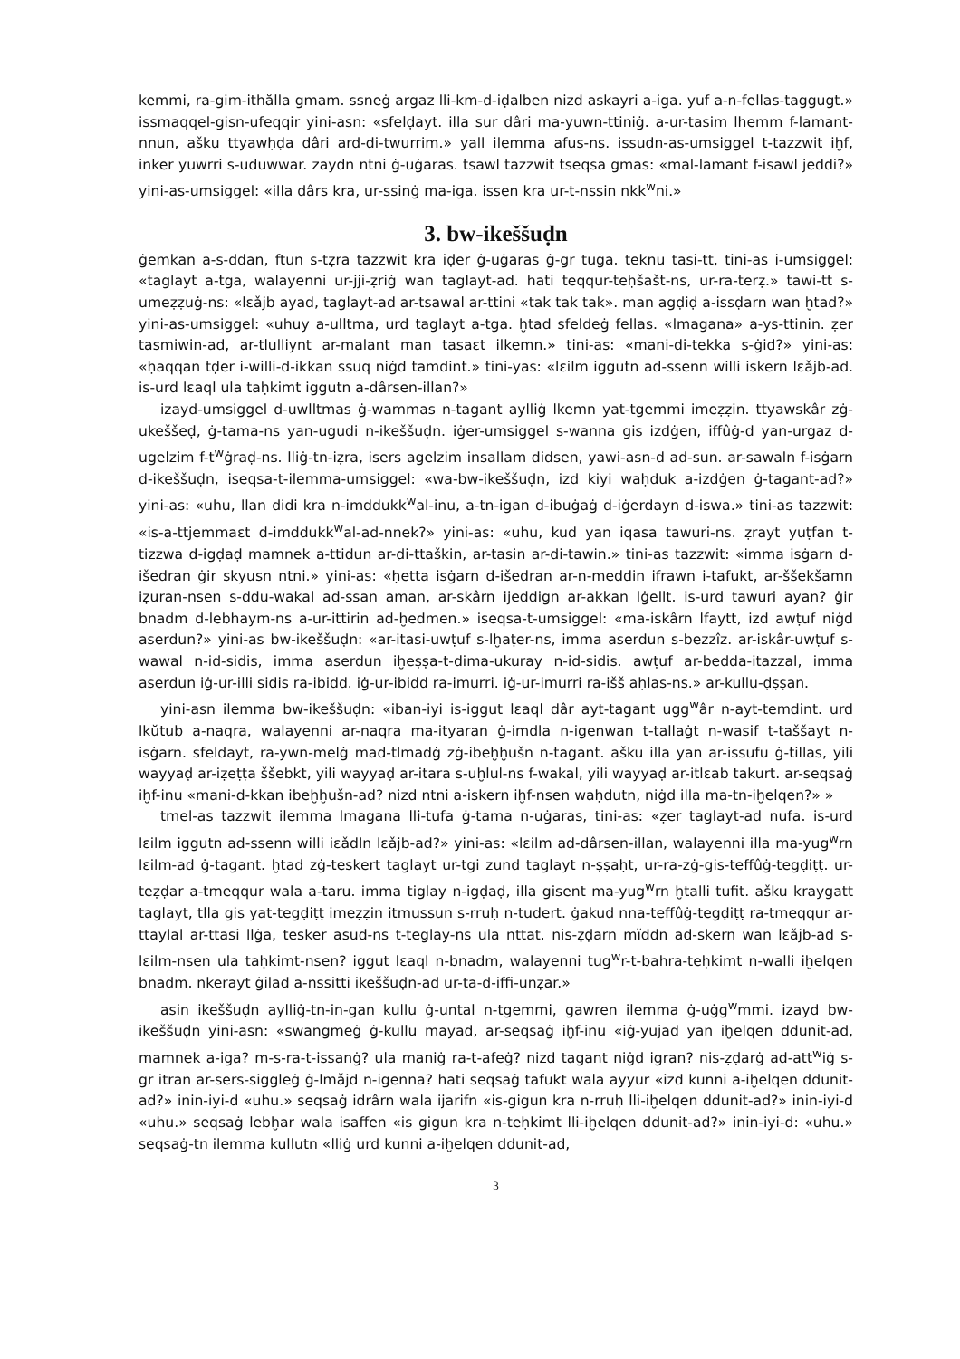kemmi, ra-gim-ithălla gmam. ssneġ argaz lli-km-d-iḍalben nizd askayri a-iga. yuf a-n-fellas-taggugt.» issmaqqel-gisn-ufeqqir yini-asn: «sfelḍayt. illa sur dâri ma-yuwn-ttiniġ. a-ur-tasim lhemm f-lamant-nnun, ašku ttyawḥḍa dâri ard-di-twurrim.» yall ilemma afus-ns. issudn-as-umsiggel t-tazzwit iḫf, inker yuwrri s-uduwwar. zaydn ntni ġ-uġaras. tsawl tazzwit tseqsa gmas: «mal-lamant f-isawl jeddi?» yini-as-umsiggel: «illa dârs kra, ur-ssinġ ma-iga. issen kra ur-t-nssin nkk<sup>w</sup>ni.»
3. bw-ikeššuḍn
ġemkan a-s-ddan, ftun s-tẓra tazzwit kra iḍer ġ-uġaras ġ-gr tuga. teknu tasi-tt, tini-as i-umsiggel: «taglayt a-tga, walayenni ur-jji-ẓriġ wan taglayt-ad. hati teqqur-teḥšašt-ns, ur-ra-terẓ.» tawi-tt s-umeẓẓuġ-ns: «lɛǎjb ayad, taglayt-ad ar-tsawal ar-ttini «tak tak tak». man agḍiḍ a-issḍarn wan ḫtad?» yini-as-umsiggel: «uhuy a-ulltma, urd taglayt a-tga. ḫtad sfeldeġ fellas. «lmagana» a-ys-ttinin. ẓer tasmiwin-ad, ar-tlulliynt ar-malant man tasaɛt ilkemn.» tini-as: «mani-di-tekka s-ġid?» yini-as: «ḥaqqan tḍer i-willi-d-ikkan ssuq niġd tamdint.» tini-yas: «lɛilm iggutn ad-ssenn willi iskern lɛǎjb-ad. is-urd lɛaql ula taḥkimt iggutn a-dârsen-illan?»
izayd-umsiggel d-uwlltmas ġ-wammas n-tagant aylliġ lkemn yat-tgemmi imeẓẓin. ttyawskâr zġ-ukeššeḍ, ġ-tama-ns yan-ugudi n-ikeššuḍn. iġer-umsiggel s-wanna gis izdġen, iffûġ-d yan-urgaz d-ugelzim f-t<sup>w</sup>ġraḍ-ns. lliġ-tn-iẓra, isers agelzim insallam didsen, yawi-asn-d ad-sun. ar-sawaln f-isġarn d-ikeššuḍn, iseqsa-t-ilemma-umsiggel: «wa-bw-ikeššuḍn, izd kiyi waḥduk a-izdġen ġ-tagant-ad?» yini-as: «uhu, llan didi kra n-imddukk<sup>w</sup>al-inu, a-tn-igan d-ibuġaġ d-iġerdayn d-iswa.» tini-as tazzwit: «is-a-ttjemmaɛt d-imddukk<sup>w</sup>al-ad-nnek?» yini-as: «uhu, kud yan iqasa tawuri-ns. ẓrayt yuṭfan t-tizzwa d-igḍaḍ mamnek a-ttidun ar-di-ttaškin, ar-tasin ar-di-tawin.» tini-as tazzwit: «imma isġarn d-išedran ġir skyusn ntni.» yini-as: «ḥetta isġarn d-išedran ar-n-meddin ifrawn i-tafukt, ar-ššekšamn iẓuran-nsen s-ddu-wakal ad-ssan aman, ar-skârn ijeddign ar-akkan lġellt. is-urd tawuri ayan? ġir bnadm d-lebhaym-ns a-ur-ittirin ad-ḫedmen.» iseqsa-t-umsiggel: «ma-iskârn lfaytt, izd awṭuf niġd aserdun?» yini-as bw-ikeššuḍn: «ar-itasi-uwṭuf s-lḫaṭer-ns, imma aserdun s-bezzîz. ar-iskâr-uwṭuf s-wawal n-id-sidis, imma aserdun iḫeṣṣa-t-dima-ukuray n-id-sidis. awṭuf ar-bedda-itazzal, imma aserdun iġ-ur-illi sidis ra-ibidd. iġ-ur-ibidd ra-imurri. iġ-ur-imurri ra-išš aḥlas-ns.» ar-kullu-ḍṣṣan.
yini-asn ilemma bw-ikeššuḍn: «iban-iyi is-iggut lɛaql dâr ayt-tagant ugg<sup>w</sup>âr n-ayt-temdint. urd lkŭtub a-naqra, walayenni ar-naqra ma-ityaran ġ-imdla n-igenwan t-tallaġt n-wasif t-taššayt n-isġarn. sfeldayt, ra-ywn-melġ mad-tlmadġ zġ-ibeḫḫušn n-tagant. ašku illa yan ar-issufu ġ-tillas, yili wayyaḍ ar-iẓeṭṭa ššebkt, yili wayyaḍ ar-itara s-uḫlul-ns f-wakal, yili wayyaḍ ar-itlɛab takurt. ar-seqsaġ iḫf-inu «mani-d-kkan ibeḫḫušn-ad? nizd ntni a-iskern iḫf-nsen waḥdutn, niġd illa ma-tn-iḫelqen?» »
tmel-as tazzwit ilemma lmagana lli-tufa ġ-tama n-uġaras, tini-as: «ẓer taglayt-ad nufa. is-urd lɛilm iggutn ad-ssenn willi iɛǎdln lɛǎjb-ad?» yini-as: «lɛilm ad-dârsen-illan, walayenni illa ma-yug<sup>w</sup>rn lɛilm-ad ġ-tagant. ḫtad zġ-teskert taglayt ur-tgi zund taglayt n-ṣṣaḥt, ur-ra-zġ-gis-teffûġ-tegḍiṭṭ. ur-teẓḍar a-tmeqqur wala a-taru. imma tiglay n-igḍaḍ, illa gisent ma-yug<sup>w</sup>rn ḫtalli tufit. ašku kraygatt taglayt, tlla gis yat-tegḍiṭṭ imeẓẓin itmussun s-rruḥ n-tudert. ġakud nna-teffûġ-tegḍiṭṭ ra-tmeqqur ar-ttaylal ar-ttasi llġa, tesker asud-ns t-teglay-ns ula nttat. nis-ẓḍarn mĭddn ad-skern wan lɛǎjb-ad s-lɛilm-nsen ula taḥkimt-nsen? iggut lɛaql n-bnadm, walayenni tug<sup>w</sup>r-t-bahra-teḥkimt n-walli iḫelqen bnadm. nkerayt ġilad a-nssitti ikeššuḍn-ad ur-ta-d-iffi-unẓar.»
asin ikeššuḍn aylliġ-tn-in-gan kullu ġ-untal n-tgemmi, gawren ilemma ġ-uġg<sup>w</sup>mmi. izayd bw-ikeššuḍn yini-asn: «swangmeġ ġ-kullu mayad, ar-seqsaġ iḫf-inu «iġ-yujad yan iḫelqen ddunit-ad, mamnek a-iga? m-s-ra-t-issanġ? ula maniġ ra-t-afeġ? nizd tagant niġd igran? nis-ẓḍarġ ad-att<sup>w</sup>iġ s-gr itran ar-sers-siggleġ ġ-lmǎjd n-igenna? hati seqsaġ tafukt wala ayyur «izd kunni a-iḫelqen ddunit-ad?» inin-iyi-d «uhu.» seqsaġ idrârn wala ijarifn «is-gigun kra n-rruḥ lli-iḫelqen ddunit-ad?» inin-iyi-d «uhu.» seqsaġ lebḫar wala isaffen «is gigun kra n-teḥkimt lli-iḫelqen ddunit-ad?» inin-iyi-d: «uhu.» seqsaġ-tn ilemma kullutn «lliġ urd kunni a-iḫelqen ddunit-ad,
3